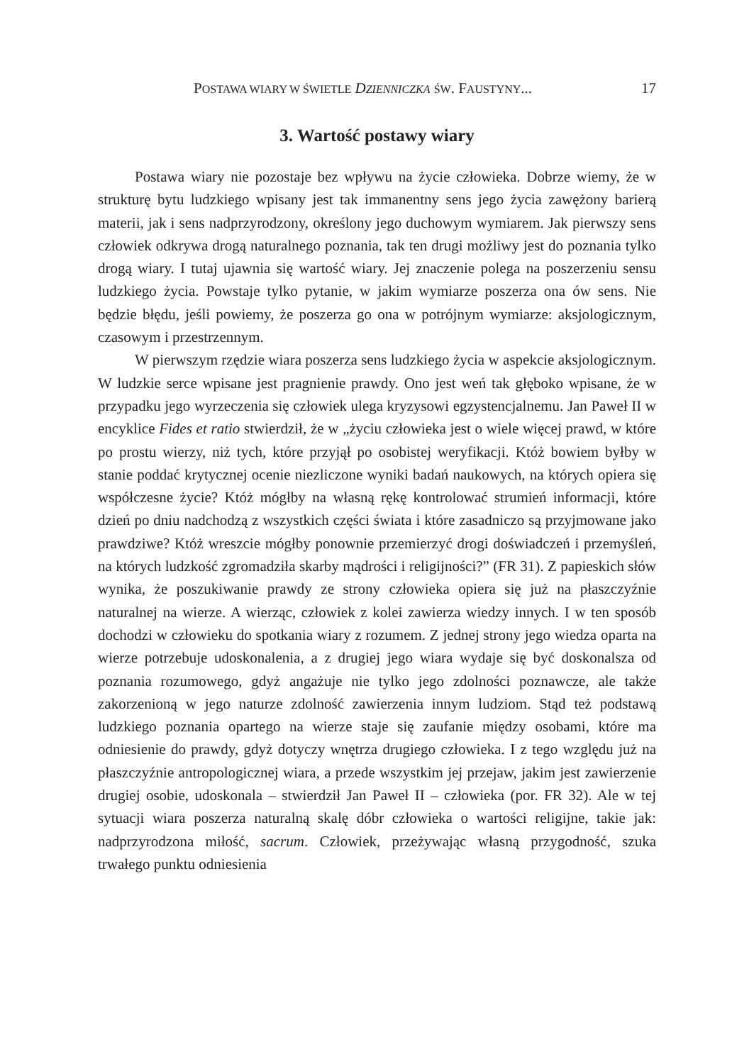POSTAWA WIARY W ŚWIETLE DZIENNICZKA ŚW. FAUSTYNY... 17
3. Wartość postawy wiary
Postawa wiary nie pozostaje bez wpływu na życie człowieka. Dobrze wiemy, że w strukturę bytu ludzkiego wpisany jest tak immanentny sens jego życia zawężony barierą materii, jak i sens nadprzyrodzony, określony jego duchowym wymiarem. Jak pierwszy sens człowiek odkrywa drogą naturalnego poznania, tak ten drugi możliwy jest do poznania tylko drogą wiary. I tutaj ujawnia się wartość wiary. Jej znaczenie polega na poszerzeniu sensu ludzkiego życia. Powstaje tylko pytanie, w jakim wymiarze poszerza ona ów sens. Nie będzie błędu, jeśli powiemy, że poszerza go ona w potrójnym wymiarze: aksjologicznym, czasowym i przestrzennym.
W pierwszym rzędzie wiara poszerza sens ludzkiego życia w aspekcie aksjologicznym. W ludzkie serce wpisane jest pragnienie prawdy. Ono jest weń tak głęboko wpisane, że w przypadku jego wyrzeczenia się człowiek ulega kryzysowi egzystencjalnemu. Jan Paweł II w encyklice Fides et ratio stwierdził, że w „życiu człowieka jest o wiele więcej prawd, w które po prostu wierzy, niż tych, które przyjął po osobistej weryfikacji. Któż bowiem byłby w stanie poddać krytycznej ocenie niezliczone wyniki badań naukowych, na których opiera się współczesne życie? Któż mógłby na własną rękę kontrolować strumień informacji, które dzień po dniu nadchodzą z wszystkich części świata i które zasadniczo są przyjmowane jako prawdziwe? Któż wreszcie mógłby ponownie przemierzyć drogi doświadczeń i przemyśleń, na których ludzkość zgromadziła skarby mądrości i religijności?” (FR 31). Z papieskich słów wynika, że poszukiwanie prawdy ze strony człowieka opiera się już na płaszczyźnie naturalnej na wierze. A wierząc, człowiek z kolei zawierza wiedzy innych. I w ten sposób dochodzi w człowieku do spotkania wiary z rozumem. Z jednej strony jego wiedza oparta na wierze potrzebuje udoskonalenia, a z drugiej jego wiara wydaje się być doskonalsza od poznania rozumowego, gdyż angażuje nie tylko jego zdolności poznawcze, ale także zakorzenioną w jego naturze zdolność zawierzenia innym ludziom. Stąd też podstawą ludzkiego poznania opartego na wierze staje się zaufanie między osobami, które ma odniesienie do prawdy, gdyż dotyczy wnętrza drugiego człowieka. I z tego względu już na płaszczyźnie antropologicznej wiara, a przede wszystkim jej przejaw, jakim jest zawierzenie drugiej osobie, udoskonala – stwierdził Jan Paweł II – człowieka (por. FR 32). Ale w tej sytuacji wiara poszerza naturalną skalę dóbr człowieka o wartości religijne, takie jak: nadprzyrodzona miłość, sacrum. Człowiek, przeżywając własną przygodność, szuka trwałego punktu odniesienia